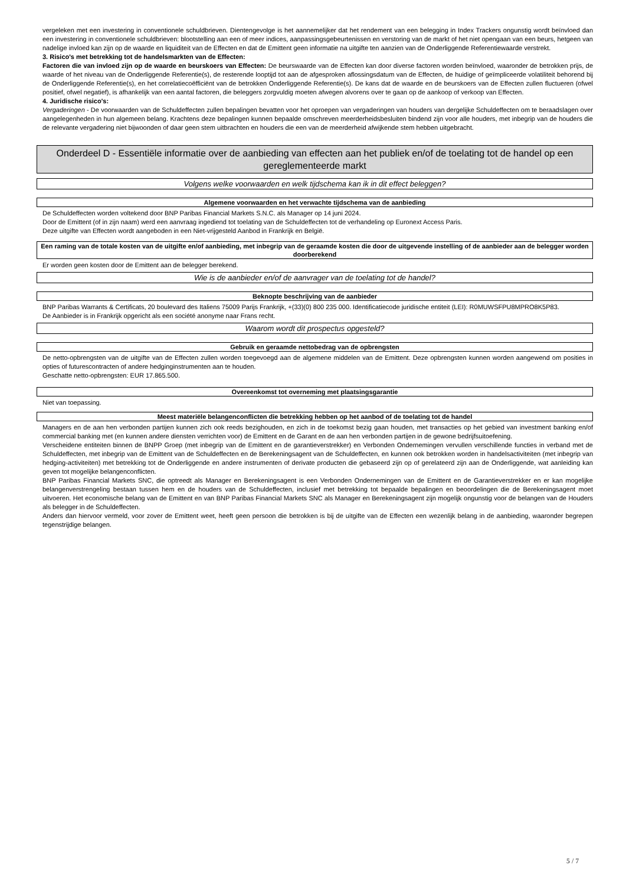vergeleken met een investering in conventionele schuldbrieven. Dientengevolge is het aannemelijker dat het rendement van een belegging in Index Trackers ongunstig wordt beïnvloed dan een investering in conventionele schuldbrieven: blootstelling aan een of meer indices, aanpassingsgebeurtenissen en verstoring van de markt of het niet opengaan van een beurs, hetgeen van nadelige invloed kan zijn op de waarde en liquiditeit van de Effecten en dat de Emittent geen informatie na uitgifte ten aanzien van de Onderliggende Referentiewaarde verstrekt.
3. Risico's met betrekking tot de handelsmarkten van de Effecten:
Factoren die van invloed zijn op de waarde en beurskoers van Effecten: De beurswaarde van de Effecten kan door diverse factoren worden beïnvloed, waaronder de betrokken prijs, de waarde of het niveau van de Onderliggende Referentie(s), de resterende looptijd tot aan de afgesproken aflossingsdatum van de Effecten, de huidige of geïmpliceerde volatiliteit behorend bij de Onderliggende Referentie(s), en het correlatiecoëfficiënt van de betrokken Onderliggende Referentie(s). De kans dat de waarde en de beurskoers van de Effecten zullen fluctueren (ofwel positief, ofwel negatief), is afhankelijk van een aantal factoren, die beleggers zorgvuldig moeten afwegen alvorens over te gaan op de aankoop of verkoop van Effecten.
4. Juridische risico's:
Vergaderingen - De voorwaarden van de Schuldeffecten zullen bepalingen bevatten voor het oproepen van vergaderingen van houders van dergelijke Schuldeffecten om te beraadslagen over aangelegenheden in hun algemeen belang. Krachtens deze bepalingen kunnen bepaalde omschreven meerderheidsbesluiten bindend zijn voor alle houders, met inbegrip van de houders die de relevante vergadering niet bijwoonden of daar geen stem uitbrachten en houders die een van de meerderheid afwijkende stem hebben uitgebracht.
Onderdeel D - Essentiële informatie over de aanbieding van effecten aan het publiek en/of de toelating tot de handel op een gereglementeerde markt
Volgens welke voorwaarden en welk tijdschema kan ik in dit effect beleggen?
Algemene voorwaarden en het verwachte tijdschema van de aanbieding
De Schuldeffecten worden voltekend door BNP Paribas Financial Markets S.N.C. als Manager op 14 juni 2024.
Door de Emittent (of in zijn naam) werd een aanvraag ingediend tot toelating van de Schuldeffecten tot de verhandeling op Euronext Access Paris.
Deze uitgifte van Effecten wordt aangeboden in een Niet-vrijgesteld Aanbod in Frankrijk en België.
Een raming van de totale kosten van de uitgifte en/of aanbieding, met inbegrip van de geraamde kosten die door de uitgevende instelling of de aanbieder aan de belegger worden doorberekend
Er worden geen kosten door de Emittent aan de belegger berekend.
Wie is de aanbieder en/of de aanvrager van de toelating tot de handel?
Beknopte beschrijving van de aanbieder
BNP Paribas Warrants & Certificats, 20 boulevard des Italiens 75009 Parijs Frankrijk, +(33)(0) 800 235 000. Identificatiecode juridische entiteit (LEI): R0MUWSFPU8MPRO8K5P83.
De Aanbieder is in Frankrijk opgericht als een société anonyme naar Frans recht.
Waarom wordt dit prospectus opgesteld?
Gebruik en geraamde nettobedrag van de opbrengsten
De netto-opbrengsten van de uitgifte van de Effecten zullen worden toegevoegd aan de algemene middelen van de Emittent. Deze opbrengsten kunnen worden aangewend om posities in opties of futurescontracten of andere hedginginstrumenten aan te houden.
Geschatte netto-opbrengsten: EUR 17.865.500.
Overeenkomst tot overneming met plaatsingsgarantie
Niet van toepassing.
Meest materiële belangenconflicten die betrekking hebben op het aanbod of de toelating tot de handel
Managers en de aan hen verbonden partijen kunnen zich ook reeds bezighouden, en zich in de toekomst bezig gaan houden, met transacties op het gebied van investment banking en/of commercial banking met (en kunnen andere diensten verrichten voor) de Emittent en de Garant en de aan hen verbonden partijen in de gewone bedrijfsuitoefening.
Verscheidene entiteiten binnen de BNPP Groep (met inbegrip van de Emittent en de garantieverstrekker) en Verbonden Ondernemingen vervullen verschillende functies in verband met de Schuldeffecten, met inbegrip van de Emittent van de Schuldeffecten en de Berekeningsagent van de Schuldeffecten, en kunnen ook betrokken worden in handelsactiviteiten (met inbegrip van hedging-activiteiten) met betrekking tot de Onderliggende en andere instrumenten of derivate producten die gebaseerd zijn op of gerelateerd zijn aan de Onderliggende, wat aanleiding kan geven tot mogelijke belangenconflicten.
BNP Paribas Financial Markets SNC, die optreedt als Manager en Berekeningsagent is een Verbonden Ondernemingen van de Emittent en de Garantieverstrekker en er kan mogelijke belangenverstrengeling bestaan tussen hem en de houders van de Schuldeffecten, inclusief met betrekking tot bepaalde bepalingen en beoordelingen die de Berekeningsagent moet uitvoeren. Het economische belang van de Emittent en van BNP Paribas Financial Markets SNC als Manager en Berekeningsagent zijn mogelijk ongunstig voor de belangen van de Houders als belegger in de Schuldeffecten.
Anders dan hiervoor vermeld, voor zover de Emittent weet, heeft geen persoon die betrokken is bij de uitgifte van de Effecten een wezenlijk belang in de aanbieding, waaronder begrepen tegenstrijdige belangen.
5 / 7